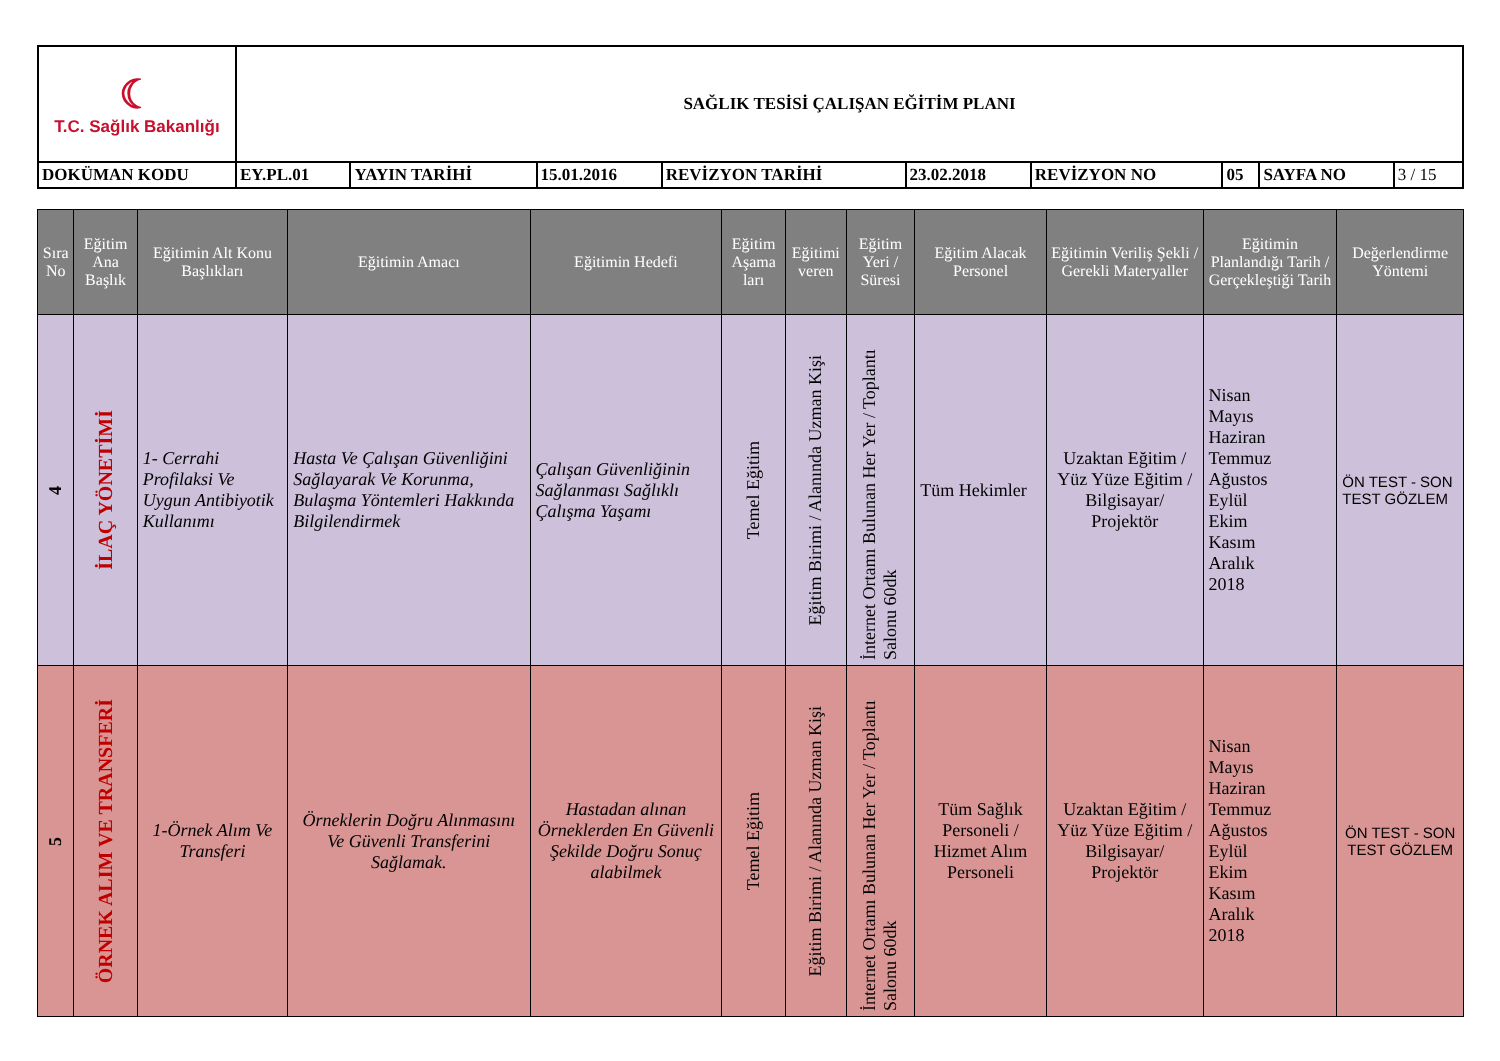| ☾ T.C. Sağlık Bakanlığı | SAĞLIK TESİSİ ÇALIŞAN EĞİTİM PLANI | | | | | | | | |
| DOKÜMAN KODU | EY.PL.01 | YAYIN TARİHİ | 15.01.2016 | REVİZYON TARİHİ | 23.02.2018 | REVİZYON NO | 05 | SAYFA NO | 3 / 15 |
| Sıra No | Eğitim Ana Başlık | Eğitimin Alt Konu Başlıkları | Eğitimin Amacı | Eğitimin Hedefi | Eğitim Aşama ları | Eğitimi veren | Eğitim Yeri / Süresi | Eğitim Alacak Personel | Eğitimin Veriliş Şekli / Gerekli Materyaller | Eğitimin Planlandığı Tarih / Gerçekleştiği Tarih | Değerlendirme Yöntemi |
| --- | --- | --- | --- | --- | --- | --- | --- | --- | --- | --- | --- |
| 4 | İLAÇ YÖNETİMİ | 1- Cerrahi Profilaksi Ve Uygun Antibiyotik Kullanımı | Hasta Ve Çalışan Güvenliğini Sağlayarak Ve Korunma, Bulaşma Yöntemleri Hakkında Bilgilendirmek | Çalışan Güvenliğinin Sağlanması Sağlıklı Çalışma Yaşamı | Temel Eğitim | Eğitim Birimi / Alanında Uzman Kişi | İnternet Ortamı Bulunan Her Yer / Toplantı Salonu 60dk | Tüm Hekimler | Uzaktan Eğitim / Yüz Yüze Eğitim / Bilgisayar/ Projektör | Nisan Mayıs Haziran Temmuz Ağustos Eylül Ekim Kasım Aralık 2018 | ÖN TEST - SON TEST GÖZLEM |
| 5 | ÖRNEK ALIM VE TRANSFERİ | 1-Örnek Alım Ve Transferi | Örneklerin Doğru Alınmasını Ve Güvenli Transferini Sağlamak. | Hastadan alınan Örneklerden En Güvenli Şekilde Doğru Sonuç alabilmek | Temel Eğitim | Eğitim Birimi / Alanında Uzman Kişi | İnternet Ortamı Bulunan Her Yer / Toplantı Salonu 60dk | Tüm Sağlık Personeli / Hizmet Alım Personeli | Uzaktan Eğitim / Yüz Yüze Eğitim / Bilgisayar/ Projektör | Nisan Mayıs Haziran Temmuz Ağustos Eylül Ekim Kasım Aralık 2018 | ÖN TEST - SON TEST GÖZLEM |